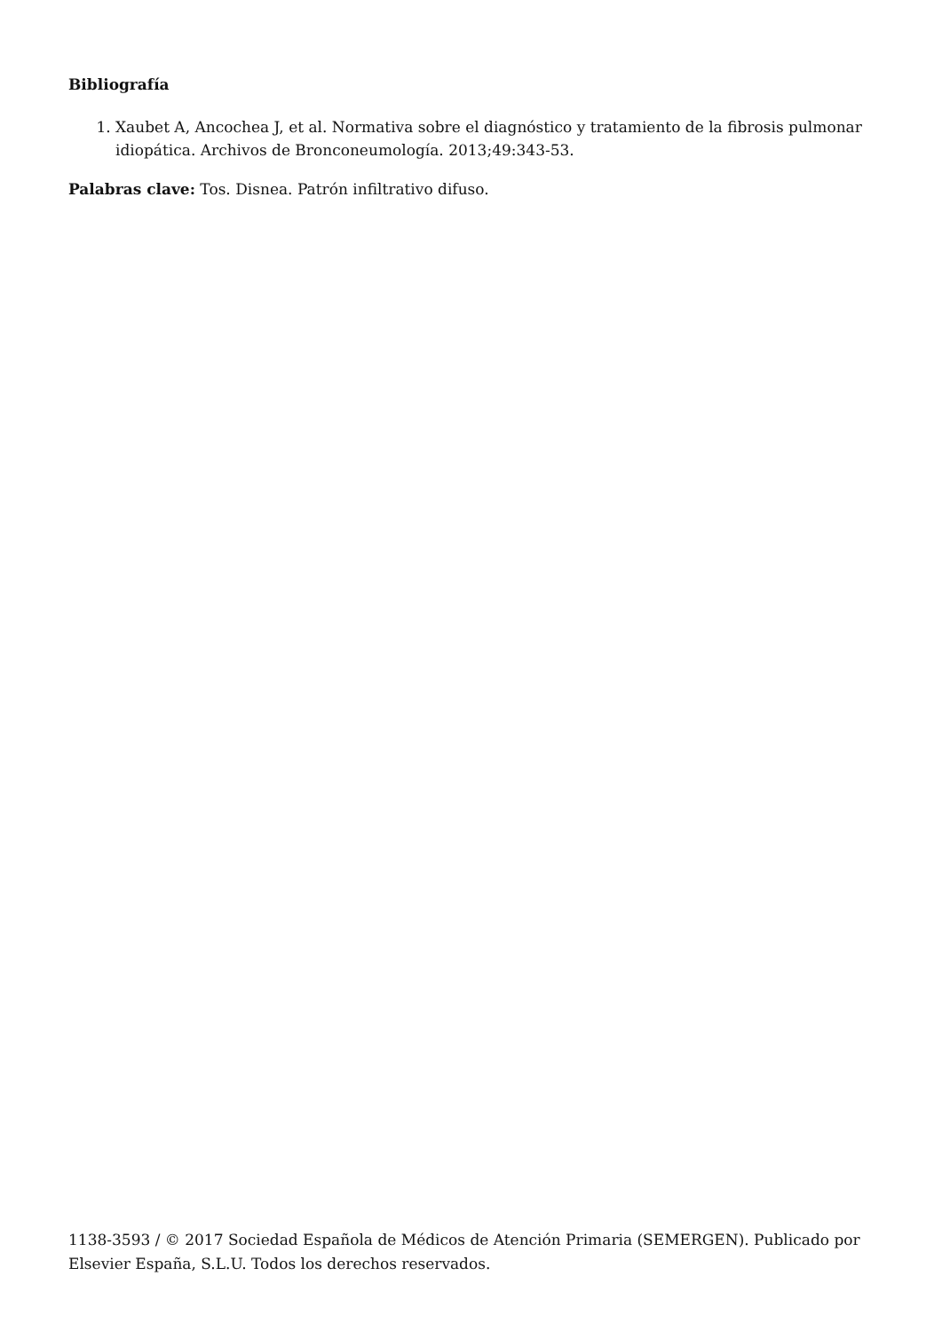Bibliografía
1. Xaubet A, Ancochea J, et al. Normativa sobre el diagnóstico y tratamiento de la fibrosis pulmonar idiopática. Archivos de Bronconeumología. 2013;49:343-53.
Palabras clave: Tos. Disnea. Patrón infiltrativo difuso.
1138-3593 / © 2017 Sociedad Española de Médicos de Atención Primaria (SEMERGEN). Publicado por Elsevier España, S.L.U. Todos los derechos reservados.